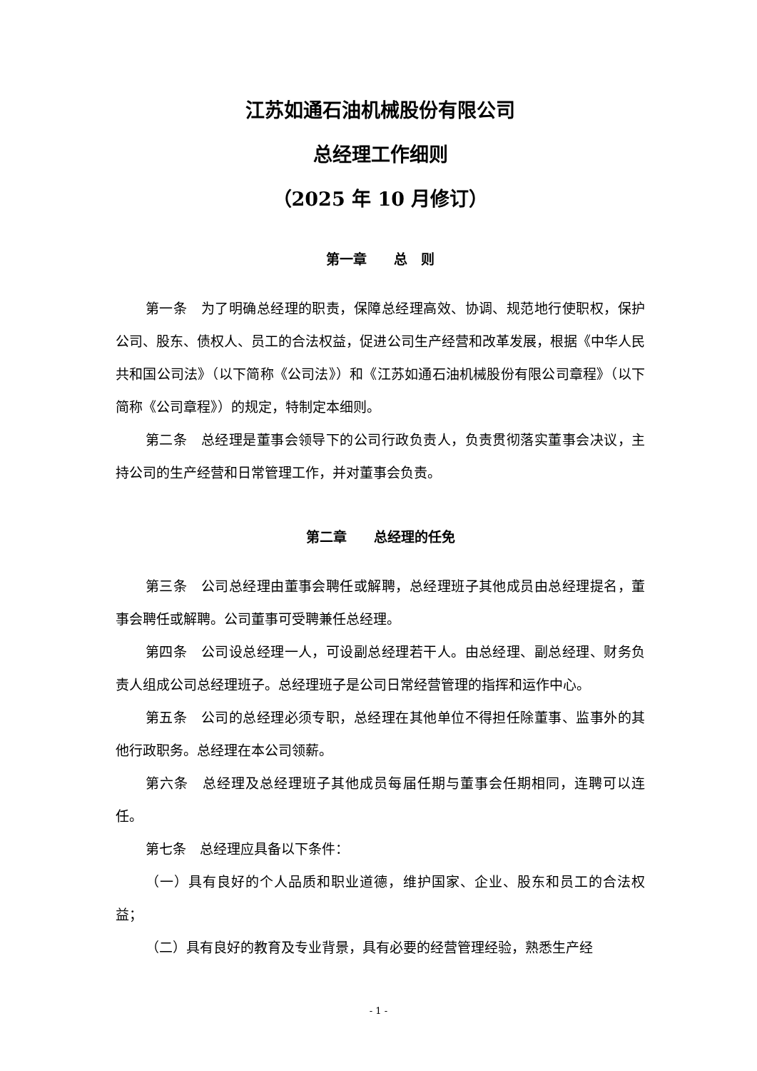江苏如通石油机械股份有限公司
总经理工作细则
（2025 年 10 月修订）
第一章　　总　则
第一条　为了明确总经理的职责，保障总经理高效、协调、规范地行使职权，保护公司、股东、债权人、员工的合法权益，促进公司生产经营和改革发展，根据《中华人民共和国公司法》（以下简称《公司法》）和《江苏如通石油机械股份有限公司章程》（以下简称《公司章程》）的规定，特制定本细则。
第二条　总经理是董事会领导下的公司行政负责人，负责贯彻落实董事会决议，主持公司的生产经营和日常管理工作，并对董事会负责。
第二章　　总经理的任免
第三条　公司总经理由董事会聘任或解聘，总经理班子其他成员由总经理提名，董事会聘任或解聘。公司董事可受聘兼任总经理。
第四条　公司设总经理一人，可设副总经理若干人。由总经理、副总经理、财务负责人组成公司总经理班子。总经理班子是公司日常经营管理的指挥和运作中心。
第五条　公司的总经理必须专职，总经理在其他单位不得担任除董事、监事外的其他行政职务。总经理在本公司领薪。
第六条　总经理及总经理班子其他成员每届任期与董事会任期相同，连聘可以连任。
第七条　总经理应具备以下条件：
（一）具有良好的个人品质和职业道德，维护国家、企业、股东和员工的合法权益；
（二）具有良好的教育及专业背景，具有必要的经营管理经验，熟悉生产经
- 1 -